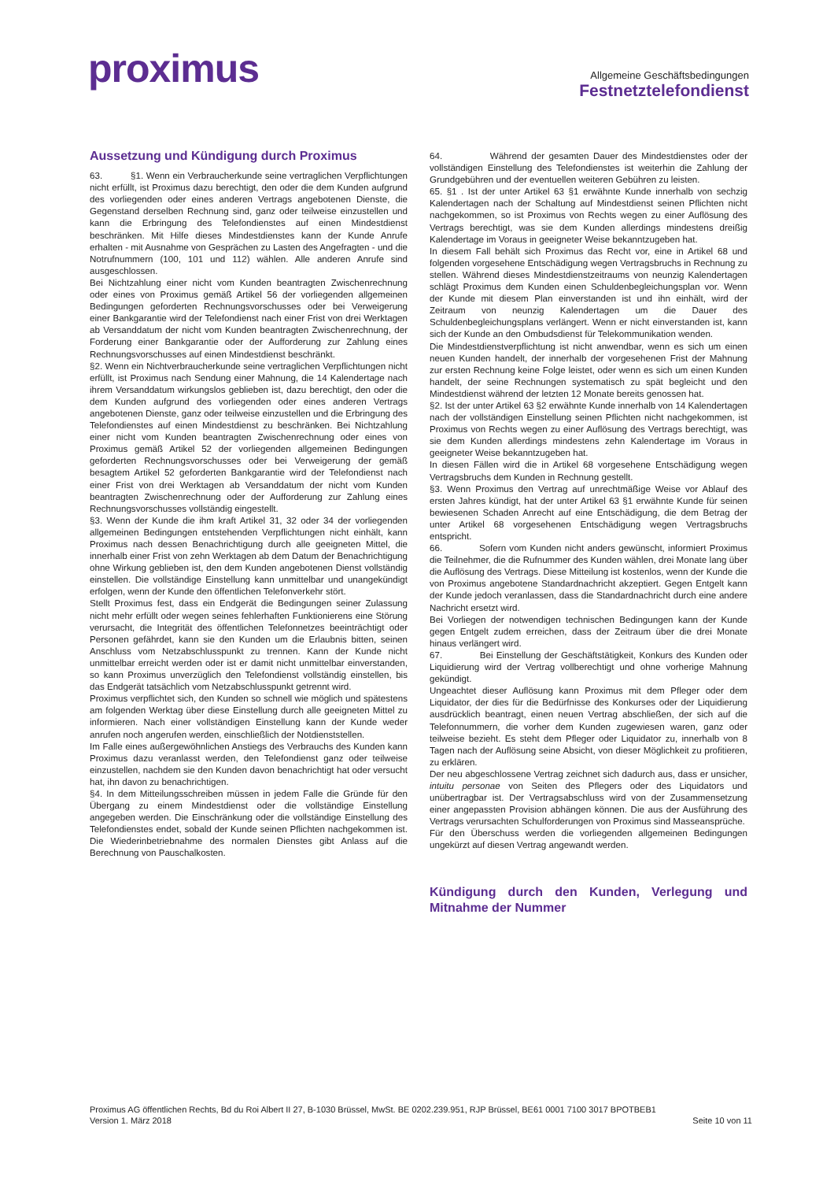proximus
Allgemeine Geschäftsbedingungen
Festnetztelefondienst
Aussetzung und Kündigung durch Proximus
63. §1. Wenn ein Verbraucherkunde seine vertraglichen Verpflichtungen nicht erfüllt, ist Proximus dazu berechtigt, den oder die dem Kunden aufgrund des vorliegenden oder eines anderen Vertrags angebotenen Dienste, die Gegenstand derselben Rechnung sind, ganz oder teilweise einzustellen und kann die Erbringung des Telefondienstes auf einen Mindestdienst beschränken. Mit Hilfe dieses Mindestdienstes kann der Kunde Anrufe erhalten - mit Ausnahme von Gesprächen zu Lasten des Angefragten - und die Notrufnummern (100, 101 und 112) wählen. Alle anderen Anrufe sind ausgeschlossen.
Bei Nichtzahlung einer nicht vom Kunden beantragten Zwischenrechnung oder eines von Proximus gemäß Artikel 56 der vorliegenden allgemeinen Bedingungen geforderten Rechnungsvorschusses oder bei Verweigerung einer Bankgarantie wird der Telefondienst nach einer Frist von drei Werktagen ab Versanddatum der nicht vom Kunden beantragten Zwischenrechnung, der Forderung einer Bankgarantie oder der Aufforderung zur Zahlung eines Rechnungsvorschusses auf einen Mindestdienst beschränkt.
§2. Wenn ein Nichtverbraucherkunde seine vertraglichen Verpflichtungen nicht erfüllt, ist Proximus nach Sendung einer Mahnung, die 14 Kalendertage nach ihrem Versanddatum wirkungslos geblieben ist, dazu berechtigt, den oder die dem Kunden aufgrund des vorliegenden oder eines anderen Vertrags angebotenen Dienste, ganz oder teilweise einzustellen und die Erbringung des Telefondienstes auf einen Mindestdienst zu beschränken. Bei Nichtzahlung einer nicht vom Kunden beantragten Zwischenrechnung oder eines von Proximus gemäß Artikel 52 der vorliegenden allgemeinen Bedingungen geforderten Rechnungsvorschusses oder bei Verweigerung der gemäß besagtem Artikel 52 geforderten Bankgarantie wird der Telefondienst nach einer Frist von drei Werktagen ab Versanddatum der nicht vom Kunden beantragten Zwischenrechnung oder der Aufforderung zur Zahlung eines Rechnungsvorschusses vollständig eingestellt.
§3. Wenn der Kunde die ihm kraft Artikel 31, 32 oder 34 der vorliegenden allgemeinen Bedingungen entstehenden Verpflichtungen nicht einhält, kann Proximus nach dessen Benachrichtigung durch alle geeigneten Mittel, die innerhalb einer Frist von zehn Werktagen ab dem Datum der Benachrichtigung ohne Wirkung geblieben ist, den dem Kunden angebotenen Dienst vollständig einstellen. Die vollständige Einstellung kann unmittelbar und unangekündigt erfolgen, wenn der Kunde den öffentlichen Telefonverkehr stört.
Stellt Proximus fest, dass ein Endgerät die Bedingungen seiner Zulassung nicht mehr erfüllt oder wegen seines fehlerhaften Funktionierens eine Störung verursacht, die Integrität des öffentlichen Telefonnetzes beeinträchtigt oder Personen gefährdet, kann sie den Kunden um die Erlaubnis bitten, seinen Anschluss vom Netzabschlusspunkt zu trennen. Kann der Kunde nicht unmittelbar erreicht werden oder ist er damit nicht unmittelbar einverstanden, so kann Proximus unverzüglich den Telefondienst vollständig einstellen, bis das Endgerät tatsächlich vom Netzabschlusspunkt getrennt wird.
Proximus verpflichtet sich, den Kunden so schnell wie möglich und spätestens am folgenden Werktag über diese Einstellung durch alle geeigneten Mittel zu informieren. Nach einer vollständigen Einstellung kann der Kunde weder anrufen noch angerufen werden, einschließlich der Notdienststellen.
Im Falle eines außergewöhnlichen Anstiegs des Verbrauchs des Kunden kann Proximus dazu veranlasst werden, den Telefondienst ganz oder teilweise einzustellen, nachdem sie den Kunden davon benachrichtigt hat oder versucht hat, ihn davon zu benachrichtigen.
§4. In dem Mitteilungsschreiben müssen in jedem Falle die Gründe für den Übergang zu einem Mindestdienst oder die vollständige Einstellung angegeben werden. Die Einschränkung oder die vollständige Einstellung des Telefondienstes endet, sobald der Kunde seinen Pflichten nachgekommen ist. Die Wiederinbetriebnahme des normalen Dienstes gibt Anlass auf die Berechnung von Pauschalkosten.
64. Während der gesamten Dauer des Mindestdienstes oder der vollständigen Einstellung des Telefondienstes ist weiterhin die Zahlung der Grundgebühren und der eventuellen weiteren Gebühren zu leisten.
65. §1 . Ist der unter Artikel 63 §1 erwähnte Kunde innerhalb von sechzig Kalendertagen nach der Schaltung auf Mindestdienst seinen Pflichten nicht nachgekommen, so ist Proximus von Rechts wegen zu einer Auflösung des Vertrags berechtigt, was sie dem Kunden allerdings mindestens dreißig Kalendertage im Voraus in geeigneter Weise bekanntzugeben hat.
In diesem Fall behält sich Proximus das Recht vor, eine in Artikel 68 und folgenden vorgesehene Entschädigung wegen Vertragsbruchs in Rechnung zu stellen. Während dieses Mindestdienstzeitraums von neunzig Kalendertagen schlägt Proximus dem Kunden einen Schuldenbegleichungsplan vor. Wenn der Kunde mit diesem Plan einverstanden ist und ihn einhält, wird der Zeitraum von neunzig Kalendertagen um die Dauer des Schuldenbegleichungsplans verlängert. Wenn er nicht einverstanden ist, kann sich der Kunde an den Ombudsdienst für Telekommunikation wenden.
Die Mindestdienstverpflichtung ist nicht anwendbar, wenn es sich um einen neuen Kunden handelt, der innerhalb der vorgesehenen Frist der Mahnung zur ersten Rechnung keine Folge leistet, oder wenn es sich um einen Kunden handelt, der seine Rechnungen systematisch zu spät begleicht und den Mindestdienst während der letzten 12 Monate bereits genossen hat.
§2. Ist der unter Artikel 63 §2 erwähnte Kunde innerhalb von 14 Kalendertagen nach der vollständigen Einstellung seinen Pflichten nicht nachgekommen, ist Proximus von Rechts wegen zu einer Auflösung des Vertrags berechtigt, was sie dem Kunden allerdings mindestens zehn Kalendertage im Voraus in geeigneter Weise bekanntzugeben hat.
In diesen Fällen wird die in Artikel 68 vorgesehene Entschädigung wegen Vertragsbruchs dem Kunden in Rechnung gestellt.
§3. Wenn Proximus den Vertrag auf unrechtmäßige Weise vor Ablauf des ersten Jahres kündigt, hat der unter Artikel 63 §1 erwähnte Kunde für seinen bewiesenen Schaden Anrecht auf eine Entschädigung, die dem Betrag der unter Artikel 68 vorgesehenen Entschädigung wegen Vertragsbruchs entspricht.
66. Sofern vom Kunden nicht anders gewünscht, informiert Proximus die Teilnehmer, die die Rufnummer des Kunden wählen, drei Monate lang über die Auflösung des Vertrags. Diese Mitteilung ist kostenlos, wenn der Kunde die von Proximus angebotene Standardnachricht akzeptiert. Gegen Entgelt kann der Kunde jedoch veranlassen, dass die Standardnachricht durch eine andere Nachricht ersetzt wird.
Bei Vorliegen der notwendigen technischen Bedingungen kann der Kunde gegen Entgelt zudem erreichen, dass der Zeitraum über die drei Monate hinaus verlängert wird.
67. Bei Einstellung der Geschäftstätigkeit, Konkurs des Kunden oder Liquidierung wird der Vertrag vollberechtigt und ohne vorherige Mahnung gekündigt.
Ungeachtet dieser Auflösung kann Proximus mit dem Pfleger oder dem Liquidator, der dies für die Bedürfnisse des Konkurses oder der Liquidierung ausdrücklich beantragt, einen neuen Vertrag abschließen, der sich auf die Telefonnummern, die vorher dem Kunden zugewiesen waren, ganz oder teilweise bezieht. Es steht dem Pfleger oder Liquidator zu, innerhalb von 8 Tagen nach der Auflösung seine Absicht, von dieser Möglichkeit zu profitieren, zu erklären.
Der neu abgeschlossene Vertrag zeichnet sich dadurch aus, dass er unsicher, intuitu personae von Seiten des Pflegers oder des Liquidators und unübertragbar ist. Der Vertragsabschluss wird von der Zusammensetzung einer angepassten Provision abhängen können. Die aus der Ausführung des Vertrags verursachten Schulforderungen von Proximus sind Masseansprüche.
Für den Überschuss werden die vorliegenden allgemeinen Bedingungen ungekürzt auf diesen Vertrag angewandt werden.
Kündigung durch den Kunden, Verlegung und Mitnahme der Nummer
Proximus AG öffentlichen Rechts, Bd du Roi Albert II 27, B-1030 Brüssel, MwSt. BE 0202.239.951, RJP Brüssel, BE61 0001 7100 3017 BPOTBEB1
Version 1. März 2018 Seite 10 von 11